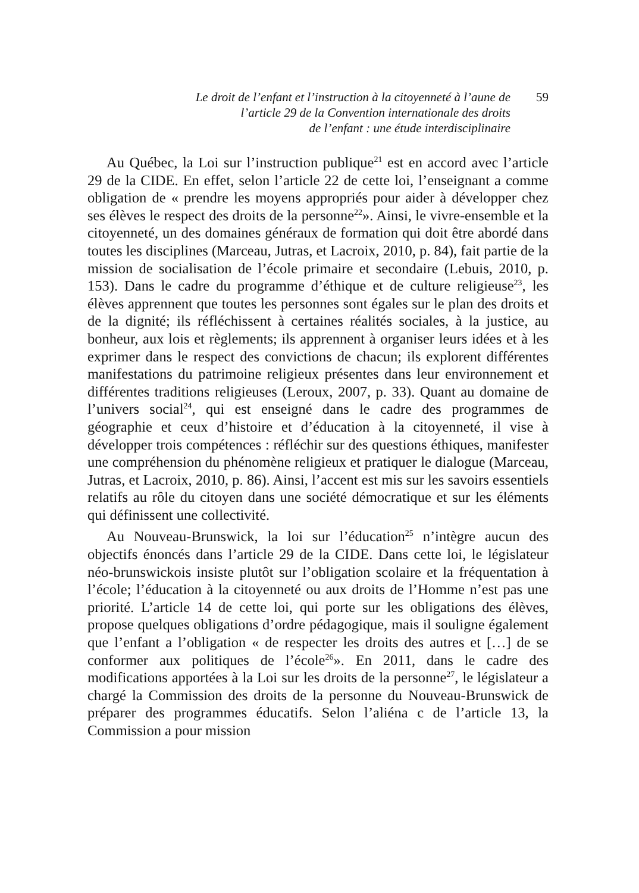Le droit de l’enfant et l’instruction à la citoyenneté à l’aune de
l’article 29 de la Convention internationale des droits
de l’enfant : une étude interdisciplinaire
59
Au Québec, la Loi sur l’instruction publique<sup>21</sup> est en accord avec l’article 29 de la CIDE. En effet, selon l’article 22 de cette loi, l’enseignant a comme obligation de « prendre les moyens appropriés pour aider à développer chez ses élèves le respect des droits de la personne<sup>22</sup>». Ainsi, le vivre-ensemble et la citoyenneté, un des domaines généraux de formation qui doit être abordé dans toutes les disciplines (Marceau, Jutras, et Lacroix, 2010, p. 84), fait partie de la mission de socialisation de l’école primaire et secondaire (Lebuis, 2010, p. 153). Dans le cadre du programme d’éthique et de culture religieuse<sup>23</sup>, les élèves apprennent que toutes les personnes sont égales sur le plan des droits et de la dignité; ils réfléchissent à certaines réalités sociales, à la justice, au bonheur, aux lois et règlements; ils apprennent à organiser leurs idées et à les exprimer dans le respect des convictions de chacun; ils explorent différentes manifestations du patrimoine religieux présentes dans leur environnement et différentes traditions religieuses (Leroux, 2007, p. 33). Quant au domaine de l’univers social<sup>24</sup>, qui est enseigné dans le cadre des programmes de géographie et ceux d’histoire et d’éducation à la citoyenneté, il vise à développer trois compétences : réfléchir sur des questions éthiques, manifester une compréhension du phénomène religieux et pratiquer le dialogue (Marceau, Jutras, et Lacroix, 2010, p. 86). Ainsi, l’accent est mis sur les savoirs essentiels relatifs au rôle du citoyen dans une société démocratique et sur les éléments qui définissent une collectivité.
Au Nouveau-Brunswick, la loi sur l’éducation<sup>25</sup> n’intègre aucun des objectifs énoncés dans l’article 29 de la CIDE. Dans cette loi, le législateur néo-brunswickois insiste plutôt sur l’obligation scolaire et la fréquentation à l’école; l’éducation à la citoyenneté ou aux droits de l’Homme n’est pas une priorité. L’article 14 de cette loi, qui porte sur les obligations des élèves, propose quelques obligations d’ordre pédagogique, mais il souligne également que l’enfant a l’obligation « de respecter les droits des autres et […] de se conformer aux politiques de l’école<sup>26</sup>». En 2011, dans le cadre des modifications apportées à la Loi sur les droits de la personne<sup>27</sup>, le législateur a chargé la Commission des droits de la personne du Nouveau-Brunswick de préparer des programmes éducatifs. Selon l’aliéna c de l’article 13, la Commission a pour mission